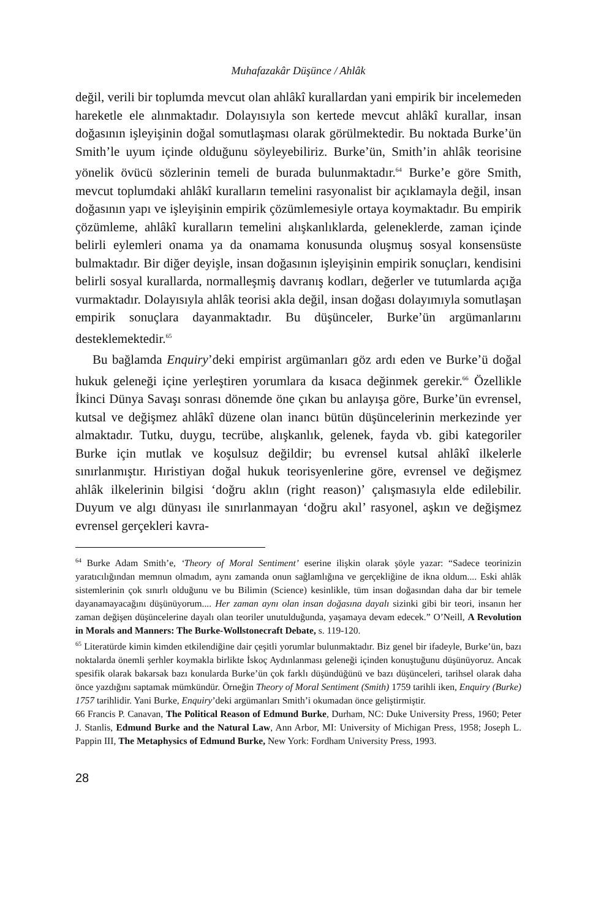Muhafazakâr Düşünce / Ahlâk
değil, verili bir toplumda mevcut olan ahlâkî kurallardan yani empirik bir in­celemeden hareketle ele alınmaktadır. Dolayısıyla son kertede mevcut ahlâkî kurallar, insan doğasının işleyişinin doğal somutlaşması olarak görülmekte­dir. Bu noktada Burke’ün Smith’le uyum içinde olduğunu söyleyebiliriz. Burke’ün, Smith’in ahlâk teorisine yönelik övücü sözlerinin temeli de burada bulunmaktadır.<sup>64</sup> Burke’e göre Smith, mevcut toplumdaki ahlâkî kuralların temelini rasyonalist bir açıklamayla değil, insan doğasının yapı ve işleyişinin empirik çözümlemesiyle ortaya koymaktadır. Bu empirik çözümleme, ahlâkî kuralların temelini alışkanlıklarda, geleneklerde, zaman içinde belirli eylemle­ri onama ya da onamama konusunda oluşmuş sosyal konsensüste bulmakta­dır. Bir diğer deyişle, insan doğasının işleyişinin empirik sonuçları, kendisini belirli sosyal kurallarda, normalleşmiş davranış kodları, değerler ve tutumlar­da açığa vurmaktadır. Dolayısıyla ahlâk teorisi akla değil, insan doğası dolayımıyla somutlaşan empirik sonuçlara dayanmaktadır. Bu düşünceler, Burke’ün argümanlarını desteklemektedir.<sup>65</sup>
Bu bağlamda Enquiry’deki empirist argümanları göz ardı eden ve Burke’ü doğal hukuk geleneği içine yerleştiren yorumlara da kısaca değinmek gere­kir.<sup>66</sup> Özellikle İkinci Dünya Savaşı sonrası dönemde öne çıkan bu anlayışa göre, Burke’ün evrensel, kutsal ve değişmez ahlâkî düzene olan inancı bütün düşüncelerinin merkezinde yer almaktadır. Tutku, duygu, tecrübe, alışkanlık, gelenek, fayda vb. gibi kategoriler Burke için mutlak ve koşulsuz değildir; bu evrensel kutsal ahlâkî ilkelerle sınırlanmıştır. Hıristiyan doğal hukuk teoris­yenlerine göre, evrensel ve değişmez ahlâk ilkelerinin bilgisi ‘doğru aklın (right reason)’ çalışmasıyla elde edilebilir. Duyum ve algı dünyası ile sınır­lanmayan ‘doğru akıl’ rasyonel, aşkın ve değişmez evrensel gerçekleri kavra-
<sup>64</sup> Burke Adam Smith’e, ‘Theory of Moral Sentiment’ eserine ilişkin olarak şöyle yazar: “Sadece teori­nizin yaratıcılığından memnun olmadım, aynı zamanda onun sağlamlığına ve gerçekliğine de ik­na oldum.... Eski ahlâk sistemlerinin çok sınırlı olduğunu ve bu Bilimin (Science) kesinlikle, tüm insan doğasından daha dar bir temele dayanamayacağını düşünüyorum.... Her zaman aynı olan in­san doğasına dayalı sizinki gibi bir teori, insanın her zaman değişen düşüncelerine dayalı olan teori­ler unutulduğunda, yaşamaya devam edecek.” O’Neill, A Revolution in Morals and Manners: The Burke-Wollstonecraft Debate, s. 119-120.
<sup>65</sup> Literatürde kimin kimden etkilendiğine dair çeşitli yorumlar bulunmaktadır. Biz genel bir ifa­deyle, Burke’ün, bazı noktalarda önemli şerhler koymakla birlikte İskoç Aydınlanması geleneği içinden konuştuğunu düşünüyoruz. Ancak spesifik olarak bakarsak bazı konularda Burke’ün çok farklı düşündüğünü ve bazı düşünceleri, tarihsel olarak daha önce yazdığını saptamak mümkün­dür. Örneğin Theory of Moral Sentiment (Smith) 1759 tarihli iken, Enquiry (Burke) 1757 tarihlidir. Ya­ni Burke, Enquiry’deki argümanları Smith’i okumadan önce geliştirmiştir.
66 Francis P. Canavan, The Political Reason of Edmund Burke, Durham, NC: Duke University Press, 1960; Peter J. Stanlis, Edmund Burke and the Natural Law, Ann Arbor, MI: University of Michigan Press, 1958; Joseph L. Pappin III, The Metaphysics of Edmund Burke, New York: Fordham University Press, 1993.
28